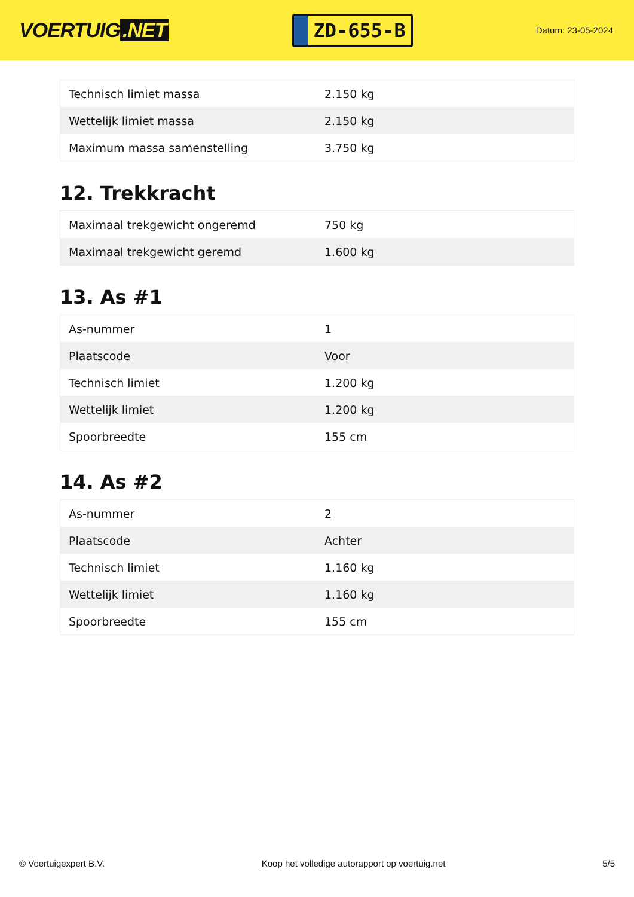VOERTUIG.NET
ZD-655-B
Datum: 23-05-2024
| Technisch limiet massa | 2.150 kg |
| Wettelijk limiet massa | 2.150 kg |
| Maximum massa samenstelling | 3.750 kg |
12. Trekkracht
| Maximaal trekgewicht ongeremd | 750 kg |
| Maximaal trekgewicht geremd | 1.600 kg |
13. As #1
| As-nummer | 1 |
| Plaatscode | Voor |
| Technisch limiet | 1.200 kg |
| Wettelijk limiet | 1.200 kg |
| Spoorbreedte | 155 cm |
14. As #2
| As-nummer | 2 |
| Plaatscode | Achter |
| Technisch limiet | 1.160 kg |
| Wettelijk limiet | 1.160 kg |
| Spoorbreedte | 155 cm |
© Voertuigexpert B.V. Koop het volledige autorapport op voertuig.net 5/5